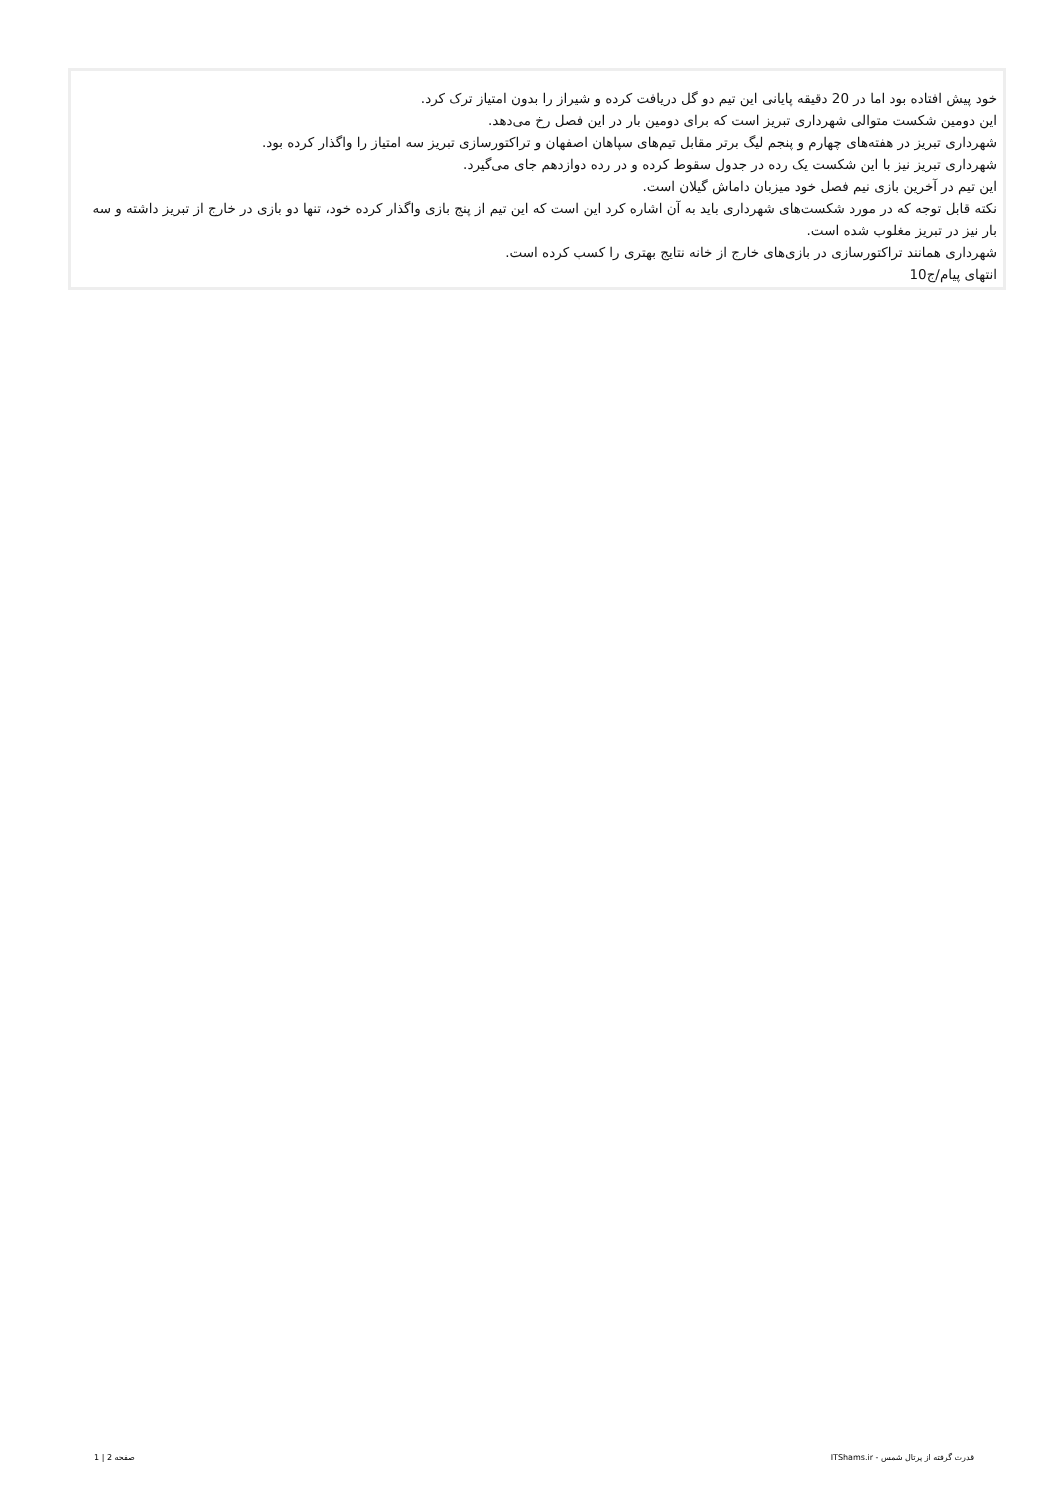خود پیش افتاده بود اما در 20 دقیقه پایانی این تیم دو گل دریافت کرده و شیراز را بدون امتیاز ترک کرد.
این دومین شکست متوالی شهرداری تبریز است که برای دومین بار در این فصل رخ می‌دهد.
شهرداری تبریز در هفته‌های چهارم و پنجم لیگ برتر مقابل تیم‌های سپاهان اصفهان و تراکتورسازی تبریز سه امتیاز را واگذار کرده بود.
شهرداری تبریز نیز با این شکست یک رده در جدول سقوط کرده و در رده دوازدهم جای می‌گیرد.
این تیم در آخرین بازی نیم فصل خود میزبان داماش گیلان است.
نکته قابل توجه که در مورد شکست‌های شهرداری باید به آن اشاره کرد این است که این تیم از پنج بازی واگذار کرده خود، تنها دو بازی در خارج از تبریز داشته و سه بار نیز در تبریز مغلوب شده است.
شهرداری همانند تراکتورسازی در بازی‌های خارج از خانه نتایج بهتری را کسب کرده است.
انتهای پیام/ج10
قدرت گرفته از پرتال شمس - ITShams.ir صفحه 2 | 1